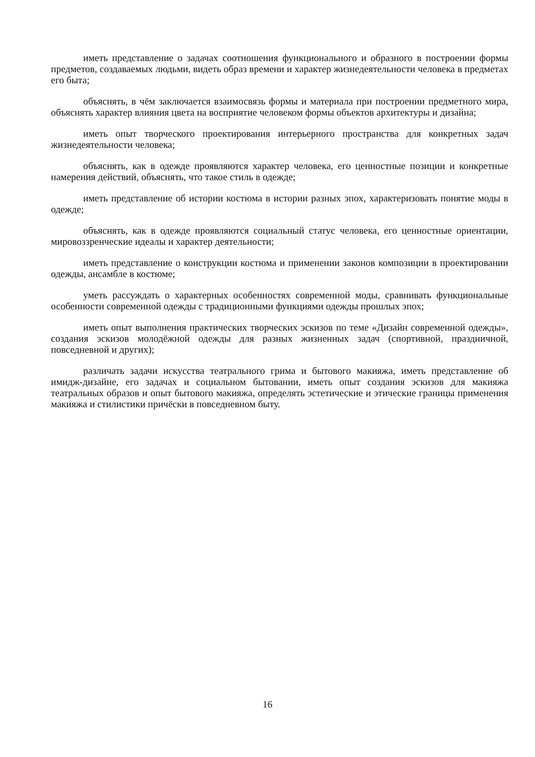иметь представление о задачах соотношения функционального и образного в построении формы предметов, создаваемых людьми, видеть образ времени и характер жизнедеятельности человека в предметах его быта;
объяснять, в чём заключается взаимосвязь формы и материала при построении предметного мира, объяснять характер влияния цвета на восприятие человеком формы объектов архитектуры и дизайна;
иметь опыт творческого проектирования интерьерного пространства для конкретных задач жизнедеятельности человека;
объяснять, как в одежде проявляются характер человека, его ценностные позиции и конкретные намерения действий, объяснять, что такое стиль в одежде;
иметь представление об истории костюма в истории разных эпох, характеризовать понятие моды в одежде;
объяснять, как в одежде проявляются социальный статус человека, его ценностные ориентации, мировоззренческие идеалы и характер деятельности;
иметь представление о конструкции костюма и применении законов композиции в проектировании одежды, ансамбле в костюме;
уметь рассуждать о характерных особенностях современной моды, сравнивать функциональные особенности современной одежды с традиционными функциями одежды прошлых эпох;
иметь опыт выполнения практических творческих эскизов по теме «Дизайн современной одежды», создания эскизов молодёжной одежды для разных жизненных задач (спортивной, праздничной, повседневной и других);
различать задачи искусства театрального грима и бытового макияжа, иметь представление об имидж-дизайне, его задачах и социальном бытовании, иметь опыт создания эскизов для макияжа театральных образов и опыт бытового макияжа, определять эстетические и этические границы применения макияжа и стилистики причёски в повседневном быту.
16